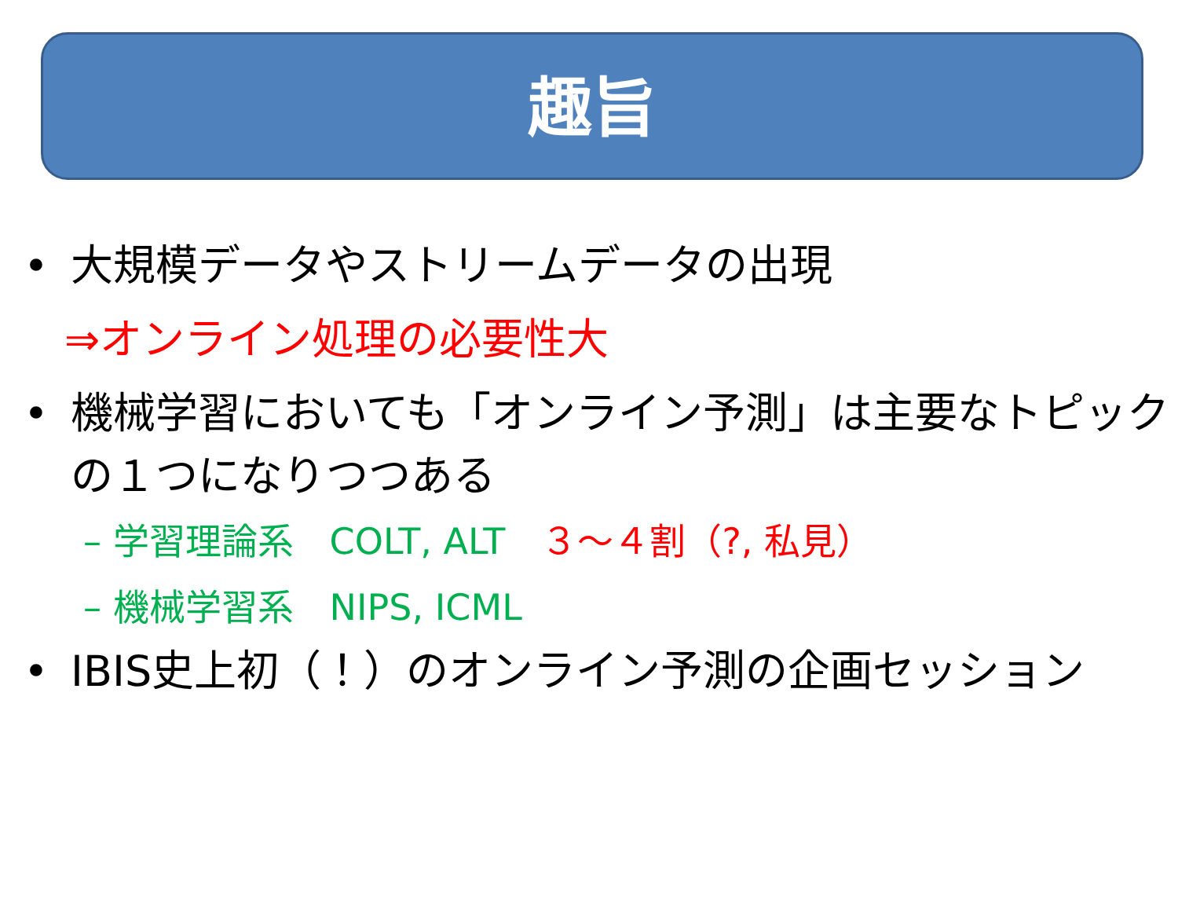趣旨
• 大規模データやストリームデータの出現
⇒オンライン処理の必要性大
• 機械学習においても「オンライン予測」は主要なトピックの１つになりつつある
– 学習理論系　COLT, ALT　３～４割（?, 私見）
– 機械学習系　NIPS, ICML
• IBIS史上初（！）のオンライン予測の企画セッション